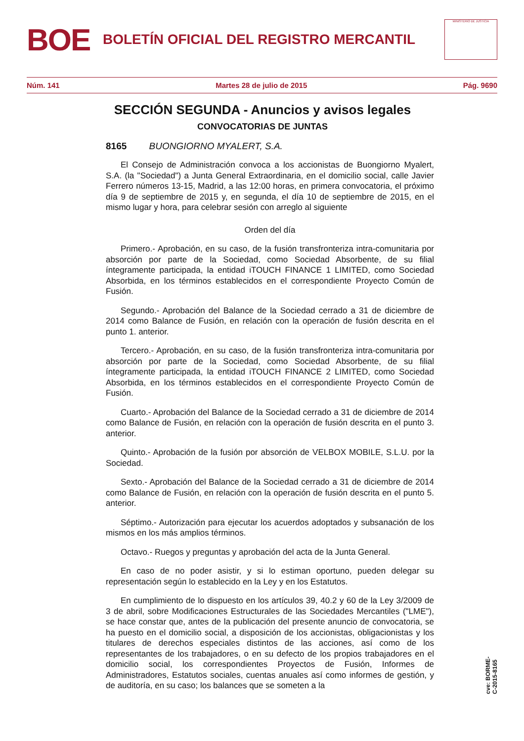BOE
BOLETÍN OFICIAL DEL REGISTRO MERCANTIL
MINISTERIO DE JUSTICIA
Núm. 141 Martes 28 de julio de 2015 Pág. 9690
SECCIÓN SEGUNDA - Anuncios y avisos legales
CONVOCATORIAS DE JUNTAS
8165 BUONGIORNO MYALERT, S.A.
El Consejo de Administración convoca a los accionistas de Buongiorno Myalert, S.A. (la "Sociedad") a Junta General Extraordinaria, en el domicilio social, calle Javier Ferrero números 13-15, Madrid, a las 12:00 horas, en primera convocatoria, el próximo día 9 de septiembre de 2015 y, en segunda, el día 10 de septiembre de 2015, en el mismo lugar y hora, para celebrar sesión con arreglo al siguiente
Orden del día
Primero.- Aprobación, en su caso, de la fusión transfronteriza intra-comunitaria por absorción por parte de la Sociedad, como Sociedad Absorbente, de su filial íntegramente participada, la entidad iTOUCH FINANCE 1 LIMITED, como Sociedad Absorbida, en los términos establecidos en el correspondiente Proyecto Común de Fusión.
Segundo.- Aprobación del Balance de la Sociedad cerrado a 31 de diciembre de 2014 como Balance de Fusión, en relación con la operación de fusión descrita en el punto 1. anterior.
Tercero.- Aprobación, en su caso, de la fusión transfronteriza intra-comunitaria por absorción por parte de la Sociedad, como Sociedad Absorbente, de su filial íntegramente participada, la entidad iTOUCH FINANCE 2 LIMITED, como Sociedad Absorbida, en los términos establecidos en el correspondiente Proyecto Común de Fusión.
Cuarto.- Aprobación del Balance de la Sociedad cerrado a 31 de diciembre de 2014 como Balance de Fusión, en relación con la operación de fusión descrita en el punto 3. anterior.
Quinto.- Aprobación de la fusión por absorción de VELBOX MOBILE, S.L.U. por la Sociedad.
Sexto.- Aprobación del Balance de la Sociedad cerrado a 31 de diciembre de 2014 como Balance de Fusión, en relación con la operación de fusión descrita en el punto 5. anterior.
Séptimo.- Autorización para ejecutar los acuerdos adoptados y subsanación de los mismos en los más amplios términos.
Octavo.- Ruegos y preguntas y aprobación del acta de la Junta General.
En caso de no poder asistir, y si lo estiman oportuno, pueden delegar su representación según lo establecido en la Ley y en los Estatutos.
En cumplimiento de lo dispuesto en los artículos 39, 40.2 y 60 de la Ley 3/2009 de 3 de abril, sobre Modificaciones Estructurales de las Sociedades Mercantiles ("LME"), se hace constar que, antes de la publicación del presente anuncio de convocatoria, se ha puesto en el domicilio social, a disposición de los accionistas, obligacionistas y los titulares de derechos especiales distintos de las acciones, así como de los representantes de los trabajadores, o en su defecto de los propios trabajadores en el domicilio social, los correspondientes Proyectos de Fusión, Informes de Administradores, Estatutos sociales, cuentas anuales así como informes de gestión, y de auditoría, en su caso; los balances que se someten a la
cve: BORME-C-2015-8165